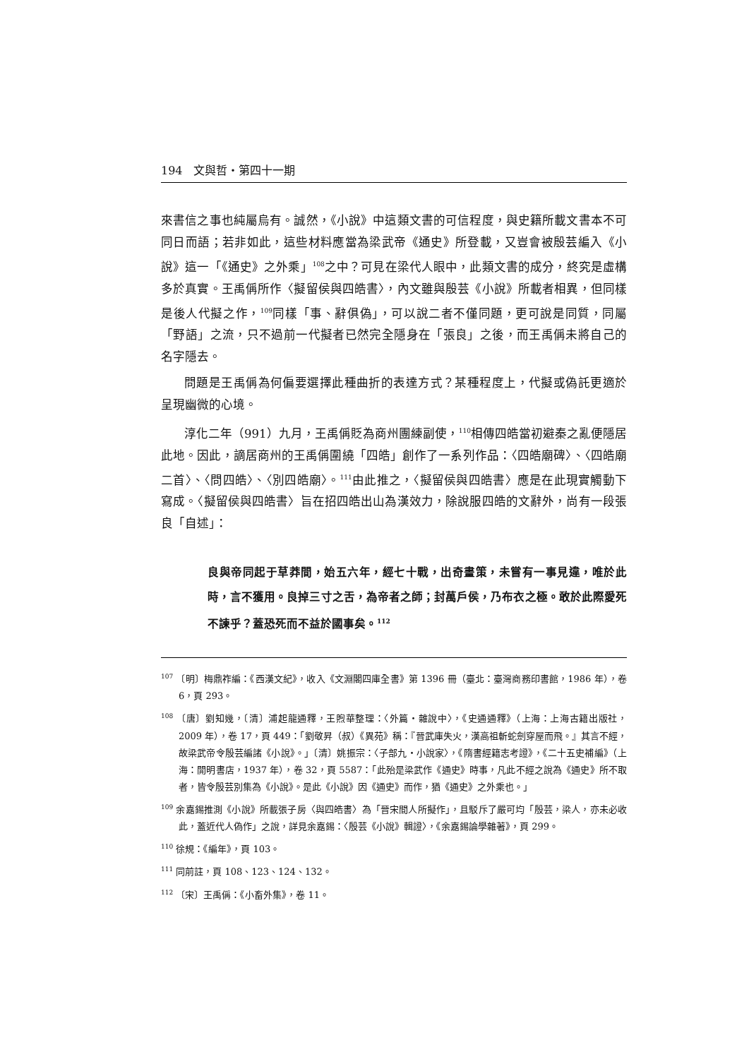194 文與哲・第四十一期
來書信之事也純屬烏有。誠然，《小說》中這類文書的可信程度，與史籍所載文書本不可同日而語；若非如此，這些材料應當為梁武帝《通史》所登載，又豈會被殷芸編入《小說》這一「《通史》之外乘」<sup>108</sup>之中？可見在梁代人眼中，此類文書的成分，終究是虛構多於真實。王禹偁所作〈擬留侯與四皓書〉，內文雖與殷芸《小說》所載者相異，但同樣是後人代擬之作，<sup>109</sup>同樣「事、辭俱偽」，可以說二者不僅同題，更可說是同質，同屬「野語」之流，只不過前一代擬者已然完全隱身在「張良」之後，而王禹偁未將自己的名字隱去。
問題是王禹偁為何偏要選擇此種曲折的表達方式？某種程度上，代擬或偽託更適於呈現幽微的心境。
淳化二年（991）九月，王禹偁貶為商州團練副使，<sup>110</sup>相傳四皓當初避秦之亂便隱居此地。因此，謫居商州的王禹偁圍繞「四皓」創作了一系列作品：〈四皓廟碑〉、〈四皓廟二首〉、〈問四皓〉、〈別四皓廟〉。<sup>111</sup>由此推之，〈擬留侯與四皓書〉應是在此現實觸動下寫成。〈擬留侯與四皓書〉旨在招四皓出山為漢效力，除說服四皓的文辭外，尚有一段張良「自述」：
良與帝同起于草莽間，始五六年，經七十戰，出奇畫策，未嘗有一事見違，唯於此時，言不獲用。良掉三寸之舌，為帝者之師；封萬戶侯，乃布衣之極。敢於此際愛死不諫乎？蓋恐死而不益於國事矣。<sup>112</sup>
<sup>107</sup> 〔明〕梅鼎祚編：《西漢文紀》，收入《文淵閣四庫全書》第 1396 冊（臺北：臺灣商務印書館，1986 年），卷 6，頁 293。
<sup>108</sup> 〔唐〕劉知幾，〔清〕浦起龍通釋，王煦華整理：〈外篇・雜說中〉，《史通通釋》（上海：上海古籍出版社，2009 年），卷 17，頁 449：「劉敬昇（叔）《異苑》稱：『晉武庫失火，漢高祖斬蛇劍穿屋而飛。』其言不經，故梁武帝令殷芸編諸《小說》。」〔清〕姚振宗：〈子部九・小說家〉，《隋書經籍志考證》，《二十五史補編》（上海：開明書店，1937 年），卷 32，頁 5587：「此殆是梁武作《通史》時事，凡此不經之說為《通史》所不取者，皆令殷芸別集為《小說》。是此《小說》因《通史》而作，猶《通史》之外乘也。」
<sup>109</sup> 余嘉錫推測《小說》所載張子房〈與四皓書〉為「晉宋間人所擬作」，且駁斥了嚴可均「殷芸，梁人，亦未必收此，蓋近代人偽作」之說，詳見余嘉錫：〈殷芸《小說》輯證〉，《余嘉錫論學雜著》，頁 299。
<sup>110</sup> 徐規：《編年》，頁 103。
<sup>111</sup> 同前註，頁 108、123、124、132。
<sup>112</sup> 〔宋〕王禹偁：《小畜外集》，卷 11。